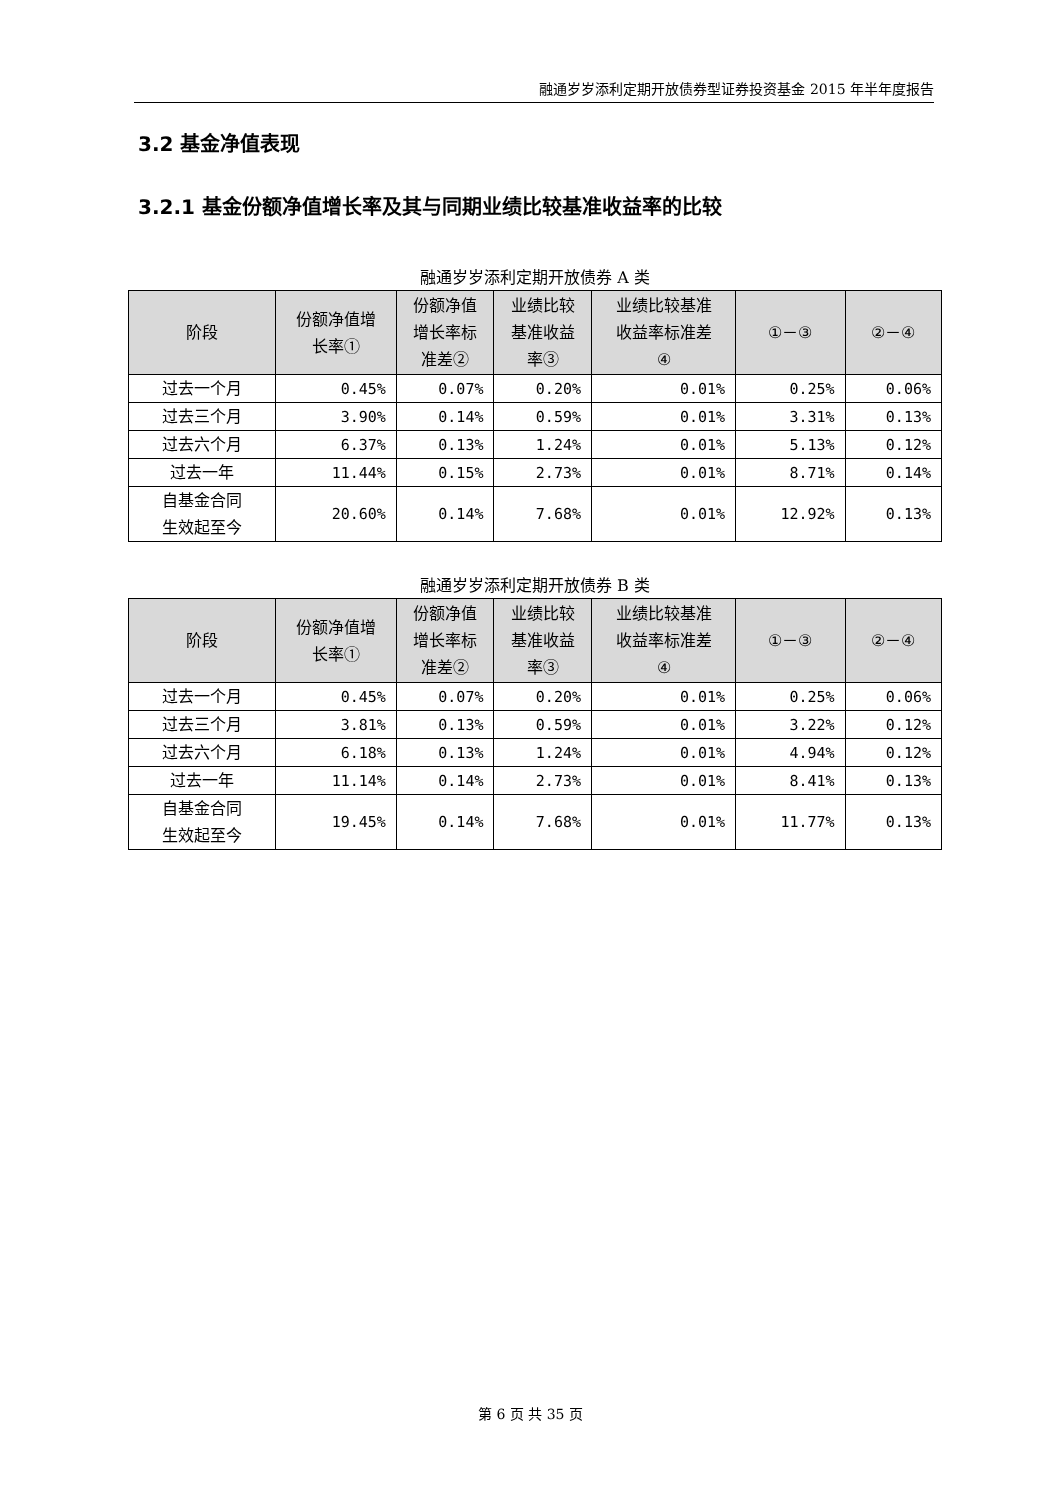融通岁岁添利定期开放债券型证券投资基金 2015 年半年度报告
3.2 基金净值表现
3.2.1 基金份额净值增长率及其与同期业绩比较基准收益率的比较
融通岁岁添利定期开放债券 A 类
| 阶段 | 份额净值增 长率① | 份额净值 增长率标 准差② | 业绩比较 基准收益 率③ | 业绩比较基准 收益率标准差 ④ | ①－③ | ②－④ |
| --- | --- | --- | --- | --- | --- | --- |
| 过去一个月 | 0.45% | 0.07% | 0.20% | 0.01% | 0.25% | 0.06% |
| 过去三个月 | 3.90% | 0.14% | 0.59% | 0.01% | 3.31% | 0.13% |
| 过去六个月 | 6.37% | 0.13% | 1.24% | 0.01% | 5.13% | 0.12% |
| 过去一年 | 11.44% | 0.15% | 2.73% | 0.01% | 8.71% | 0.14% |
| 自基金合同 生效起至今 | 20.60% | 0.14% | 7.68% | 0.01% | 12.92% | 0.13% |
融通岁岁添利定期开放债券 B 类
| 阶段 | 份额净值增 长率① | 份额净值 增长率标 准差② | 业绩比较 基准收益 率③ | 业绩比较基准 收益率标准差 ④ | ①－③ | ②－④ |
| --- | --- | --- | --- | --- | --- | --- |
| 过去一个月 | 0.45% | 0.07% | 0.20% | 0.01% | 0.25% | 0.06% |
| 过去三个月 | 3.81% | 0.13% | 0.59% | 0.01% | 3.22% | 0.12% |
| 过去六个月 | 6.18% | 0.13% | 1.24% | 0.01% | 4.94% | 0.12% |
| 过去一年 | 11.14% | 0.14% | 2.73% | 0.01% | 8.41% | 0.13% |
| 自基金合同 生效起至今 | 19.45% | 0.14% | 7.68% | 0.01% | 11.77% | 0.13% |
第 6 页 共 35 页